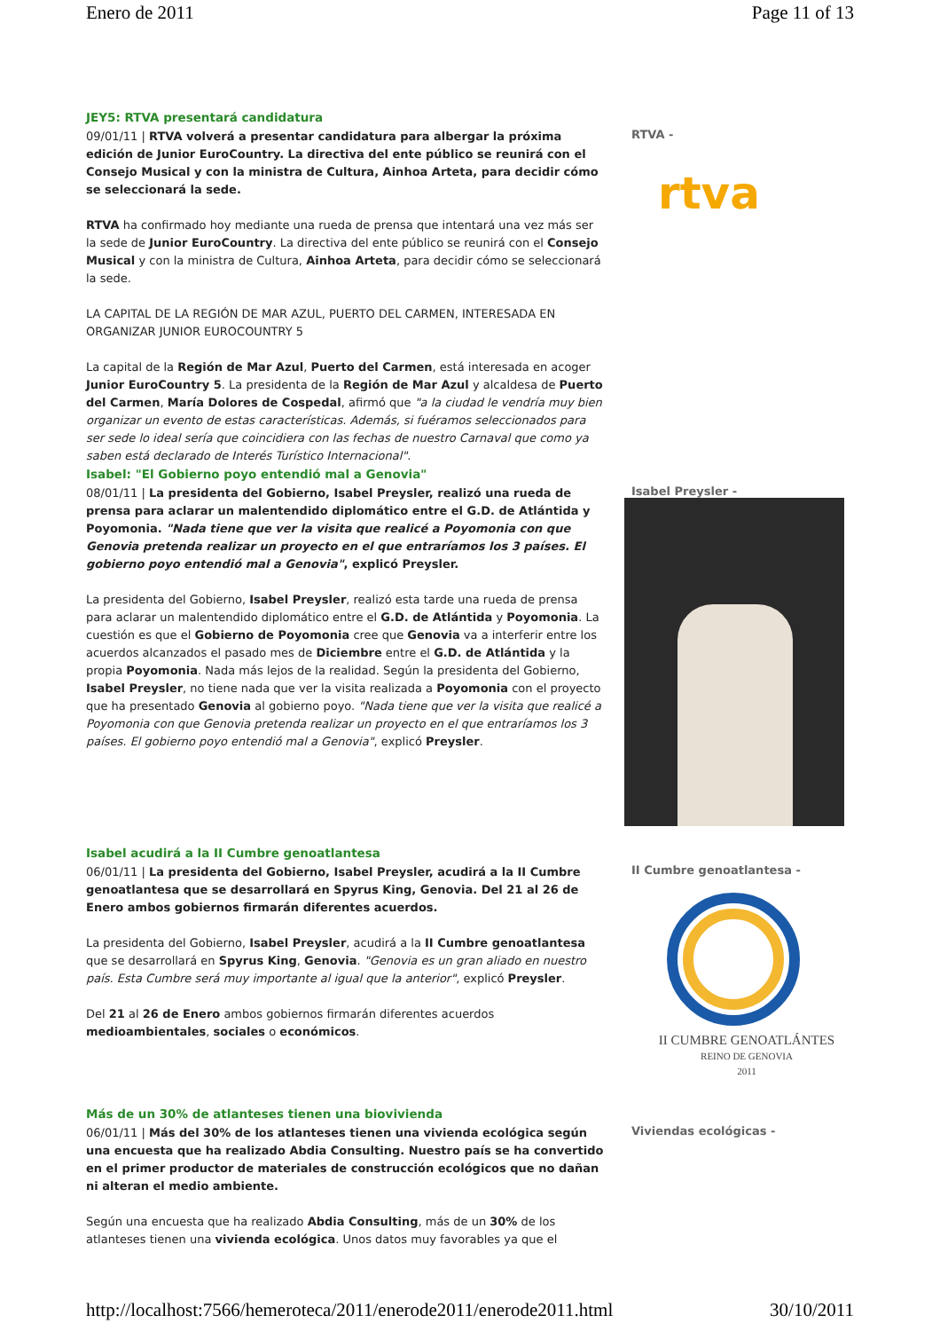Enero de 2011 Page 11 of 13
JEY5: RTVA presentará candidatura
09/01/11 | RTVA volverá a presentar candidatura para albergar la próxima edición de Junior EuroCountry. La directiva del ente público se reunirá con el Consejo Musical y con la ministra de Cultura, Ainhoa Arteta, para decidir cómo se seleccionará la sede.
RTVA ha confirmado hoy mediante una rueda de prensa que intentará una vez más ser la sede de Junior EuroCountry. La directiva del ente público se reunirá con el Consejo Musical y con la ministra de Cultura, Ainhoa Arteta, para decidir cómo se seleccionará la sede.
LA CAPITAL DE LA REGIÓN DE MAR AZUL, PUERTO DEL CARMEN, INTERESADA EN ORGANIZAR JUNIOR EUROCOUNTRY 5
La capital de la Región de Mar Azul, Puerto del Carmen, está interesada en acoger Junior EuroCountry 5. La presidenta de la Región de Mar Azul y alcaldesa de Puerto del Carmen, María Dolores de Cospedal, afirmó que "a la ciudad le vendría muy bien organizar un evento de estas características. Además, si fuéramos seleccionados para ser sede lo ideal sería que coincidiera con las fechas de nuestro Carnaval que como ya saben está declarado de Interés Turístico Internacional".
RTVA -
rtva
Isabel: "El Gobierno poyo entendió mal a Genovia"
08/01/11 | La presidenta del Gobierno, Isabel Preysler, realizó una rueda de prensa para aclarar un malentendido diplomático entre el G.D. de Atlántida y Poyomonia. "Nada tiene que ver la visita que realicé a Poyomonia con que Genovia pretenda realizar un proyecto en el que entraríamos los 3 países. El gobierno poyo entendió mal a Genovia", explicó Preysler.
La presidenta del Gobierno, Isabel Preysler, realizó esta tarde una rueda de prensa para aclarar un malentendido diplomático entre el G.D. de Atlántida y Poyomonia. La cuestión es que el Gobierno de Poyomonia cree que Genovia va a interferir entre los acuerdos alcanzados el pasado mes de Diciembre entre el G.D. de Atlántida y la propia Poyomonia. Nada más lejos de la realidad. Según la presidenta del Gobierno, Isabel Preysler, no tiene nada que ver la visita realizada a Poyomonia con el proyecto que ha presentado Genovia al gobierno poyo. "Nada tiene que ver la visita que realicé a Poyomonia con que Genovia pretenda realizar un proyecto en el que entraríamos los 3 países. El gobierno poyo entendió mal a Genovia", explicó Preysler.
Isabel Preysler -
Isabel acudirá a la II Cumbre genoatlantesa
06/01/11 | La presidenta del Gobierno, Isabel Preysler, acudirá a la II Cumbre genoatlantesa que se desarrollará en Spyrus King, Genovia. Del 21 al 26 de Enero ambos gobiernos firmarán diferentes acuerdos.
La presidenta del Gobierno, Isabel Preysler, acudirá a la II Cumbre genoatlantesa que se desarrollará en Spyrus King, Genovia. "Genovia es un gran aliado en nuestro país. Esta Cumbre será muy importante al igual que la anterior", explicó Preysler.
Del 21 al 26 de Enero ambos gobiernos firmarán diferentes acuerdos medioambientales, sociales o económicos.
II Cumbre genoatlantesa -
II CUMBRE GENOATLÁNTES
REINO DE GENOVIA
2011
Más de un 30% de atlanteses tienen una biovivienda
06/01/11 | Más del 30% de los atlanteses tienen una vivienda ecológica según una encuesta que ha realizado Abdia Consulting. Nuestro país se ha convertido en el primer productor de materiales de construcción ecológicos que no dañan ni alteran el medio ambiente.
Según una encuesta que ha realizado Abdia Consulting, más de un 30% de los atlanteses tienen una vivienda ecológica. Unos datos muy favorables ya que el
Viviendas ecológicas -
http://localhost:7566/hemeroteca/2011/enerode2011/enerode2011.html 30/10/2011